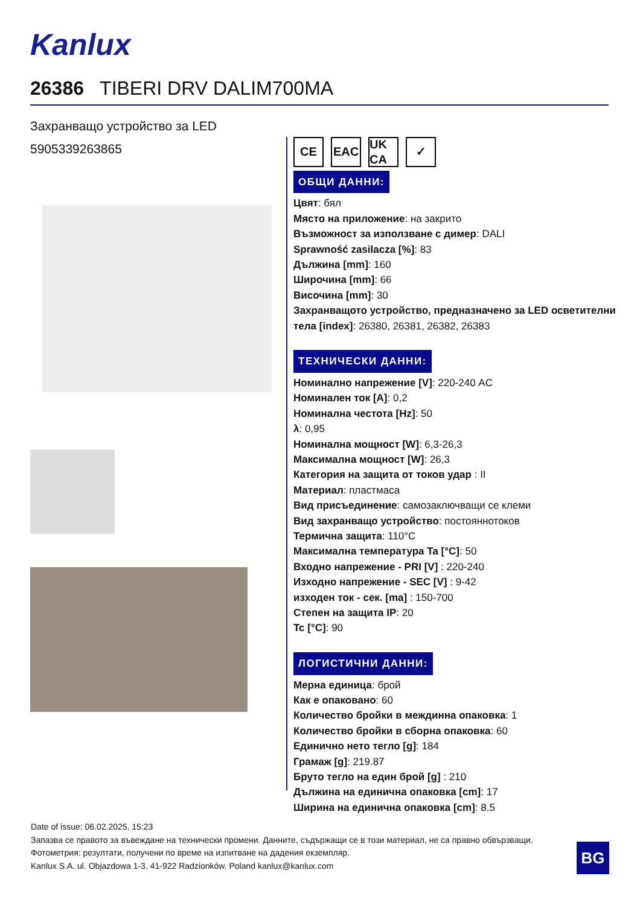Kanlux
26386 TIBERI DRV DALIM700MA
Захранващо устройство за LED
5905339263865
CE EAC UK CA
✓
ОБЩИ ДАННИ:
Цвят: бял
Място на приложение: на закрито
Възможност за използване с димер: DALI
Sprawność zasilacza [%]: 83
Дължина [mm]: 160
Широчина [mm]: 66
Височина [mm]: 30
Захранващото устройство, предназначено за LED осветителни тела [index]: 26380, 26381, 26382, 26383
ТЕХНИЧЕСКИ ДАННИ:
Номинално напрежение [V]: 220-240 AC
Номинален ток [A]: 0,2
Номинална честота [Hz]: 50
λ: 0,95
Номинална мощност [W]: 6,3-26,3
Максимална мощност [W]: 26,3
Категория на защита от токов удар : II
Материал: пластмаса
Вид присъединение: самозаключващи се клеми
Вид захранващо устройство: постояннотоков
Термична защита: 110°C
Максимална температура Ta [°C]: 50
Входно напрежение - PRI [V] : 220-240
Изходно напрежение - SEC [V] : 9-42
изходен ток - сек. [ma] : 150-700
Степен на защита IP: 20
Tc [°C]: 90
ЛОГИСТИЧНИ ДАННИ:
Мерна единица: брой
Как е опаковано: 60
Количество бройки в междинна опаковка: 1
Количество бройки в сборна опаковка: 60
Единично нето тегло [g]: 184
Грамаж [g]: 219.87
Бруто тегло на един брой [g] : 210
Дължина на единична опаковка [cm]: 17
Ширина на единична опаковка [cm]: 8.5
Date of issue: 06.02.2025, 15:23
Запазва се правото за въвеждане на технически промени. Данните, съдържащи се в този материал, не са правно обвързващи.
Фотометрия: резултати, получени по време на изпитване на дадения екземпляр.
Kanlux S.A. ul. Objazdowa 1-3, 41-922 Radzionków, Poland kanlux@kanlux.com
BG